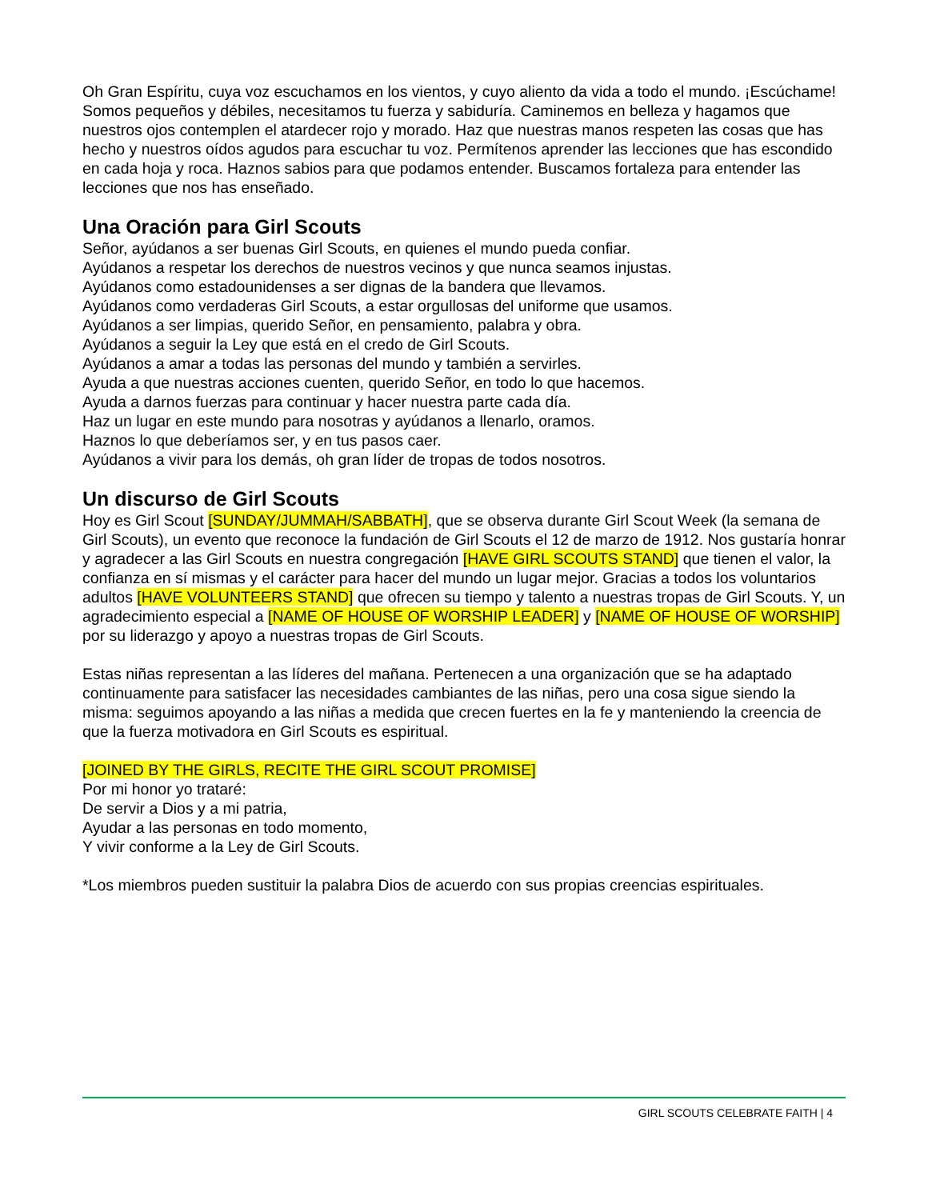Oh Gran Espíritu, cuya voz escuchamos en los vientos, y cuyo aliento da vida a todo el mundo. ¡Escúchame! Somos pequeños y débiles, necesitamos tu fuerza y sabiduría. Caminemos en belleza y hagamos que nuestros ojos contemplen el atardecer rojo y morado. Haz que nuestras manos respeten las cosas que has hecho y nuestros oídos agudos para escuchar tu voz. Permítenos aprender las lecciones que has escondido en cada hoja y roca. Haznos sabios para que podamos entender. Buscamos fortaleza para entender las lecciones que nos has enseñado.
Una Oración para Girl Scouts
Señor, ayúdanos a ser buenas Girl Scouts, en quienes el mundo pueda confiar.
Ayúdanos a respetar los derechos de nuestros vecinos y que nunca seamos injustas.
Ayúdanos como estadounidenses a ser dignas de la bandera que llevamos.
Ayúdanos como verdaderas Girl Scouts, a estar orgullosas del uniforme que usamos.
Ayúdanos a ser limpias, querido Señor, en pensamiento, palabra y obra.
Ayúdanos a seguir la Ley que está en el credo de Girl Scouts.
Ayúdanos a amar a todas las personas del mundo y también a servirles.
Ayuda a que nuestras acciones cuenten, querido Señor, en todo lo que hacemos.
Ayuda a darnos fuerzas para continuar y hacer nuestra parte cada día.
Haz un lugar en este mundo para nosotras y ayúdanos a llenarlo, oramos.
Haznos lo que deberíamos ser, y en tus pasos caer.
Ayúdanos a vivir para los demás, oh gran líder de tropas de todos nosotros.
Un discurso de Girl Scouts
Hoy es Girl Scout [SUNDAY/JUMMAH/SABBATH], que se observa durante Girl Scout Week (la semana de Girl Scouts), un evento que reconoce la fundación de Girl Scouts el 12 de marzo de 1912. Nos gustaría honrar y agradecer a las Girl Scouts en nuestra congregación [HAVE GIRL SCOUTS STAND] que tienen el valor, la confianza en sí mismas y el carácter para hacer del mundo un lugar mejor. Gracias a todos los voluntarios adultos [HAVE VOLUNTEERS STAND] que ofrecen su tiempo y talento a nuestras tropas de Girl Scouts. Y, un agradecimiento especial a [NAME OF HOUSE OF WORSHIP LEADER] y [NAME OF HOUSE OF WORSHIP] por su liderazgo y apoyo a nuestras tropas de Girl Scouts.
Estas niñas representan a las líderes del mañana. Pertenecen a una organización que se ha adaptado continuamente para satisfacer las necesidades cambiantes de las niñas, pero una cosa sigue siendo la misma: seguimos apoyando a las niñas a medida que crecen fuertes en la fe y manteniendo la creencia de que la fuerza motivadora en Girl Scouts es espiritual.
[JOINED BY THE GIRLS, RECITE THE GIRL SCOUT PROMISE]
Por mi honor yo trataré:
De servir a Dios y a mi patria,
Ayudar a las personas en todo momento,
Y vivir conforme a la Ley de Girl Scouts.
*Los miembros pueden sustituir la palabra Dios de acuerdo con sus propias creencias espirituales.
GIRL SCOUTS CELEBRATE FAITH | 4